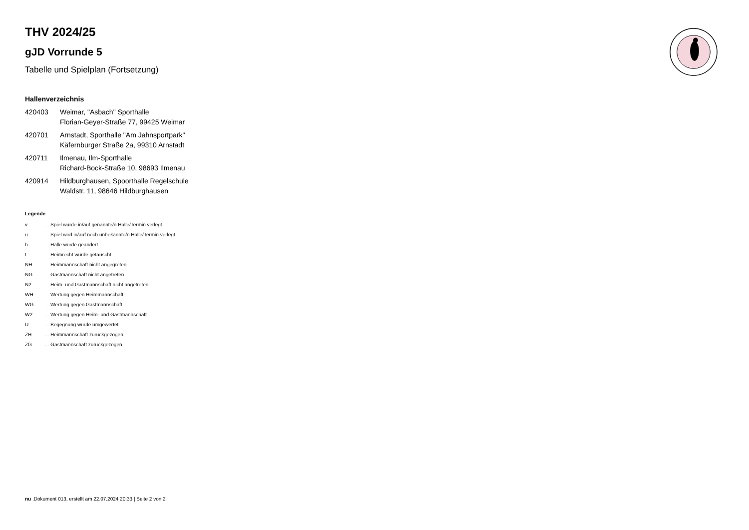THV 2024/25
gJD Vorrunde 5
Tabelle und Spielplan (Fortsetzung)
Hallenverzeichnis
| 420403 | Weimar, "Asbach" Sporthalle Florian-Geyer-Straße 77, 99425 Weimar |
| 420701 | Arnstadt, Sporthalle "Am Jahnsportpark" Käfernburger Straße 2a, 99310 Arnstadt |
| 420711 | Ilmenau, Ilm-Sporthalle Richard-Bock-Straße 10, 98693 Ilmenau |
| 420914 | Hildburghausen, Spoorthalle Regelschule Waldstr. 11, 98646 Hildburghausen |
Legende
| v | ... Spiel wurde in/auf genannte/n Halle/Termin verlegt |
| u | ... Spiel wird in/auf noch unbekannte/n Halle/Termin verlegt |
| h | ... Halle wurde geändert |
| t | ... Heimrecht wurde getauscht |
| NH | ... Heimmannschaft nicht angegreten |
| NG | ... Gastmannschaft nicht angetreten |
| N2 | ... Heim- und Gastmannschaft nicht angetreten |
| WH | ... Wertung gegen Heimmannschaft |
| WG | ... Wertung gegen Gastmannschaft |
| W2 | ... Wertung gegen Heim- und Gastmannschaft |
| U | ... Begegnung wurde umgewertet |
| ZH | ... Heimmannschaft zurückgezogen |
| ZG | ... Gastmannschaft zurückgezogen |
nu .Dokument 013, erstellt am 22.07.2024 20:33 | Seite 2 von 2